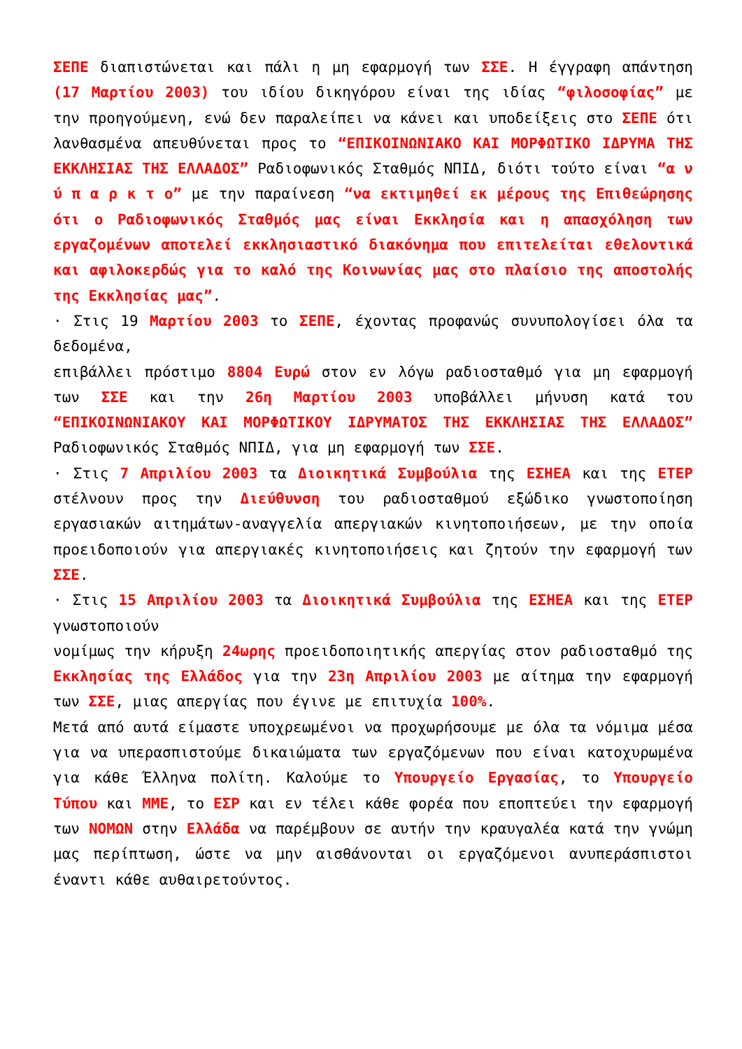ΣΕΠΕ διαπιστώνεται και πάλι η μη εφαρμογή των ΣΣΕ. Η έγγραφη απάντηση (17 Μαρτίου 2003) του ιδίου δικηγόρου είναι της ιδίας “φιλοσοφίας” με την προηγούμενη, ενώ δεν παραλείπει να κάνει και υποδείξεις στο ΣΕΠΕ ότι λανθασμένα απευθύνεται προς το “ΕΠΙΚΟΙΝΩΝΙΑΚΟ ΚΑΙ ΜΟΡΦΩΤΙΚΟ ΙΔΡΥΜΑ ΤΗΣ ΕΚΚΛΗΣΙΑΣ ΤΗΣ ΕΛΛΑΔΟΣ” Ραδιοφωνικός Σταθμός ΝΠΙΔ, διότι τούτο είναι “α ν ύ π α ρ κ τ ο” με την παραίνεση “να εκτιμηθεί εκ μέρους της Επιθεώρησης ότι ο Ραδιοφωνικός Σταθμός μας είναι Εκκλησία και η απασχόληση των εργαζομένων αποτελεί εκκλησιαστικό διακόνημα που επιτελείται εθελοντικά και αφιλοκερδώς για το καλό της Κοινωνίας μας στο πλαίσιο της αποστολής της Εκκλησίας μας”.
· Στις 19 Μαρτίου 2003 το ΣΕΠΕ, έχοντας προφανώς συνυπολογίσει όλα τα δεδομένα,
επιβάλλει πρόστιμο 8804 Ευρώ στον εν λόγω ραδιοσταθμό για μη εφαρμογή των ΣΣΕ και την 26η Μαρτίου 2003 υποβάλλει μήνυση κατά του “ΕΠΙΚΟΙΝΩΝΙΑΚΟΥ ΚΑΙ ΜΟΡΦΩΤΙΚΟΥ ΙΔΡΥΜΑΤΟΣ ΤΗΣ ΕΚΚΛΗΣΙΑΣ ΤΗΣ ΕΛΛΑΔΟΣ” Ραδιοφωνικός Σταθμός ΝΠΙΔ, για μη εφαρμογή των ΣΣΕ.
· Στις 7 Απριλίου 2003 τα Διοικητικά Συμβούλια της ΕΣΗΕΑ και της ΕΤΕΡ στέλνουν προς την Διεύθυνση του ραδιοσταθμού εξώδικο γνωστοποίηση εργασιακών αιτημάτων-αναγγελία απεργιακών κινητοποιήσεων, με την οποία προειδοποιούν για απεργιακές κινητοποιήσεις και ζητούν την εφαρμογή των ΣΣΕ.
· Στις 15 Απριλίου 2003 τα Διοικητικά Συμβούλια της ΕΣΗΕΑ και της ΕΤΕΡ γνωστοποιούν
νομίμως την κήρυξη 24ωρης προειδοποιητικής απεργίας στον ραδιοσταθμό της Εκκλησίας της Ελλάδος για την 23η Απριλίου 2003 με αίτημα την εφαρμογή των ΣΣΕ, μιας απεργίας που έγινε με επιτυχία 100%.
Μετά από αυτά είμαστε υποχρεωμένοι να προχωρήσουμε με όλα τα νόμιμα μέσα για να υπερασπιστούμε δικαιώματα των εργαζόμενων που είναι κατοχυρωμένα για κάθε Έλληνα πολίτη. Καλούμε το Υπουργείο Εργασίας, το Υπουργείο Τύπου και ΜΜΕ, το ΕΣΡ και εν τέλει κάθε φορέα που εποπτεύει την εφαρμογή των ΝΟΜΩΝ στην Ελλάδα να παρέμβουν σε αυτήν την κραυγαλέα κατά την γνώμη μας περίπτωση, ώστε να μην αισθάνονται οι εργαζόμενοι ανυπεράσπιστοι έναντι κάθε αυθαιρετούντος.